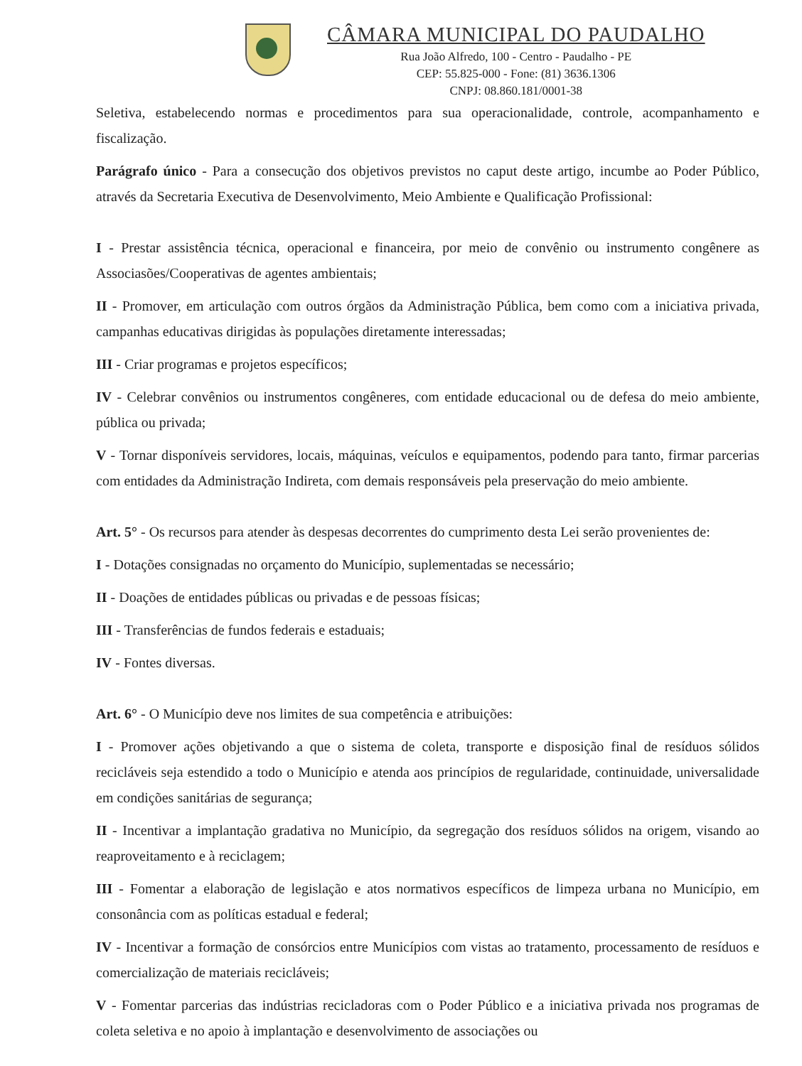CÂMARA MUNICIPAL DO PAUDALHO
Rua João Alfredo, 100 - Centro - Paudalho - PE
CEP: 55.825-000 - Fone: (81) 3636.1306
CNPJ: 08.860.181/0001-38
Seletiva, estabelecendo normas e procedimentos para sua operacionalidade, controle, acompanhamento e fiscalização.
Parágrafo único - Para a consecução dos objetivos previstos no caput deste artigo, incumbe ao Poder Público, através da Secretaria Executiva de Desenvolvimento, Meio Ambiente e Qualificação Profissional:
I - Prestar assistência técnica, operacional e financeira, por meio de convênio ou instrumento congênere as Associasões/Cooperativas de agentes ambientais;
II - Promover, em articulação com outros órgãos da Administração Pública, bem como com a iniciativa privada, campanhas educativas dirigidas às populações diretamente interessadas;
III - Criar programas e projetos específicos;
IV - Celebrar convênios ou instrumentos congêneres, com entidade educacional ou de defesa do meio ambiente, pública ou privada;
V - Tornar disponíveis servidores, locais, máquinas, veículos e equipamentos, podendo para tanto, firmar parcerias com entidades da Administração Indireta, com demais responsáveis pela preservação do meio ambiente.
Art. 5° - Os recursos para atender às despesas decorrentes do cumprimento desta Lei serão provenientes de:
I - Dotações consignadas no orçamento do Município, suplementadas se necessário;
II - Doações de entidades públicas ou privadas e de pessoas físicas;
III - Transferências de fundos federais e estaduais;
IV - Fontes diversas.
Art. 6° - O Município deve nos limites de sua competência e atribuições:
I - Promover ações objetivando a que o sistema de coleta, transporte e disposição final de resíduos sólidos recicláveis seja estendido a todo o Município e atenda aos princípios de regularidade, continuidade, universalidade em condições sanitárias de segurança;
II - Incentivar a implantação gradativa no Município, da segregação dos resíduos sólidos na origem, visando ao reaproveitamento e à reciclagem;
III - Fomentar a elaboração de legislação e atos normativos específicos de limpeza urbana no Município, em consonância com as políticas estadual e federal;
IV - Incentivar a formação de consórcios entre Municípios com vistas ao tratamento, processamento de resíduos e comercialização de materiais recicláveis;
V - Fomentar parcerias das indústrias recicladoras com o Poder Público e a iniciativa privada nos programas de coleta seletiva e no apoio à implantação e desenvolvimento de associações ou